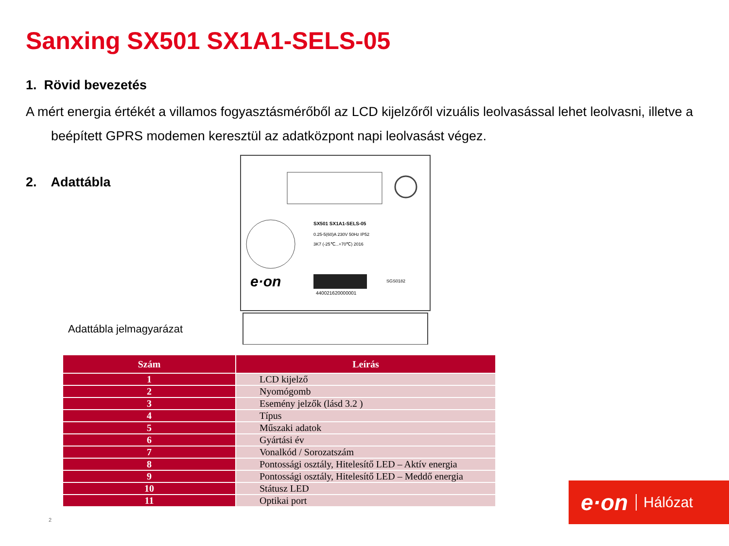Sanxing SX501 SX1A1-SELS-05
1. Rövid bevezetés
A mért energia értékét a villamos fogyasztásmérőből az LCD kijelzőről vizuális leolvasással lehet leolvasni, illetve a beépített GPRS modemen keresztül az adatközpont napi leolvasást végez.
2. Adattábla
SX501 SX1A1-SELS-05
0.25-5(60)A 230V 50Hz IP52
3K7 (-25℃...+70℃) 2016
e·on
440021620000001
SGS0182
Adattábla jelmagyarázat
| Szám | Leírás |
| --- | --- |
| 1 | LCD kijelző |
| 2 | Nyomógomb |
| 3 | Esemény jelzők (lásd 3.2 ) |
| 4 | Típus |
| 5 | Műszaki adatok |
| 6 | Gyártási év |
| 7 | Vonalkód / Sorozatszám |
| 8 | Pontossági osztály, Hitelesítő LED – Aktív energia |
| 9 | Pontossági osztály, Hitelesítő LED – Meddő energia |
| 10 | Státusz LED |
| 11 | Optikai port |
2
e·on Hálózat